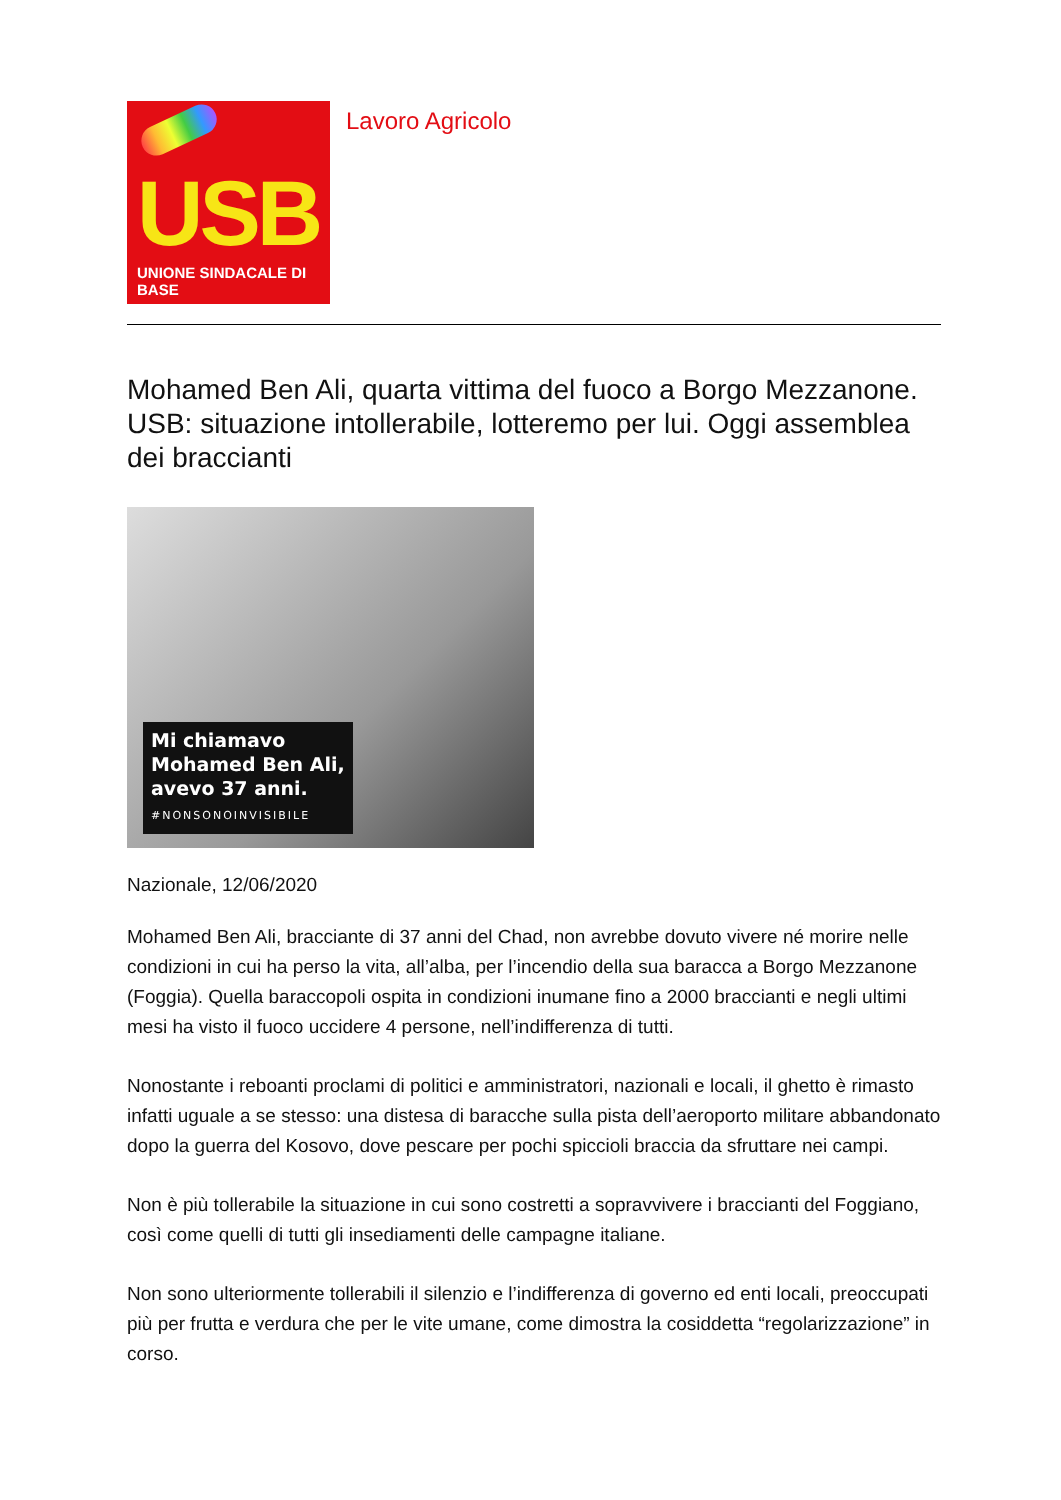USB
UNIONE SINDACALE DI BASE
Lavoro Agricolo
Mohamed Ben Ali, quarta vittima del fuoco a Borgo Mezzanone. USB: situazione intollerabile, lotteremo per lui. Oggi assemblea dei braccianti
Mi chiamavo
Mohamed Ben Ali,
avevo 37 anni.
#NONSONOINVISIBILE
Nazionale, 12/06/2020
Mohamed Ben Ali, bracciante di 37 anni del Chad, non avrebbe dovuto vivere né morire nelle condizioni in cui ha perso la vita, all’alba, per l’incendio della sua baracca a Borgo Mezzanone (Foggia). Quella baraccopoli ospita in condizioni inumane fino a 2000 braccianti e negli ultimi mesi ha visto il fuoco uccidere 4 persone, nell’indifferenza di tutti.
Nonostante i reboanti proclami di politici e amministratori, nazionali e locali, il ghetto è rimasto infatti uguale a se stesso: una distesa di baracche sulla pista dell’aeroporto militare abbandonato dopo la guerra del Kosovo, dove pescare per pochi spiccioli braccia da sfruttare nei campi.
Non è più tollerabile la situazione in cui sono costretti a sopravvivere i braccianti del Foggiano, così come quelli di tutti gli insediamenti delle campagne italiane.
Non sono ulteriormente tollerabili il silenzio e l’indifferenza di governo ed enti locali, preoccupati più per frutta e verdura che per le vite umane, come dimostra la cosiddetta “regolarizzazione” in corso.